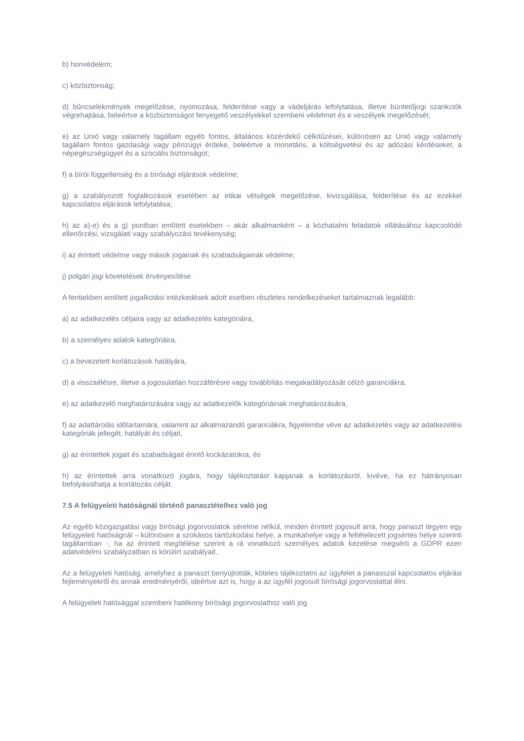b) honvédelem;
c) közbiztonság;
d) bűncselekmények megelőzése, nyomozása, felderítése vagy a vádeljárás lefolytatása, illetve büntetőjogi szankciók végrehajtása, beleértve a közbiztonságot fenyegető veszélyekkel szembeni védelmet és e veszélyek megelőzését;
e) az Unió vagy valamely tagállam egyéb fontos, általános közérdekű célkitűzései, különösen az Unió vagy valamely tagállam fontos gazdasági vagy pénzügyi érdeke, beleértve a monetáris, a költségvetési és az adózási kérdéseket, a népegészségügyet és a szociális biztonságot;
f) a bírói függetlenség és a bírósági eljárások védelme;
g) a szabályozott foglalkozások esetében az etikai vétségek megelőzése, kivizsgálása, felderítése és az ezekkel kapcsolatos eljárások lefolytatása;
h) az a)-e) és a g) pontban említett esetekben – akár alkalmanként – a közhatalmi feladatok ellátásához kapcsolódó ellenőrzési, vizsgálati vagy szabályozási tevékenység;
i) az érintett védelme vagy mások jogainak és szabadságainak védelme;
j) polgári jogi követelések érvényesítése.
A fentiekben említett jogalkotási intézkedések adott esetben részletes rendelkezéseket tartalmaznak legalább:
a) az adatkezelés céljaira vagy az adatkezelés kategóriáira,
b) a személyes adatok kategóriáira,
c) a bevezetett korlátozások hatályára,
d) a visszaélésre, illetve a jogosulatlan hozzáférésre vagy továbbítás megakadályozását célzó garanciákra,
e) az adatkezelő meghatározására vagy az adatkezelők kategóriáinak meghatározására,
f) az adattárolás időtartamára, valamint az alkalmazandó garanciákra, figyelembe véve az adatkezelés vagy az adatkezelési kategóriák jellegét, hatályát és céljait,
g) az érintettek jogait és szabadságait érintő kockázatokra, és
h) az érintettek arra vonatkozó jogára, hogy tájékoztatást kapjanak a korlátozásról, kivéve, ha ez hátrányosan befolyásolhatja a korlátozás célját.
7.5 A felügyeleti hatóságnál történő panasztételhez való jog
Az egyéb közigazgatási vagy bírósági jogorvoslatok sérelme nélkül, minden érintett jogosult arra, hogy panaszt tegyen egy felügyeleti hatóságnál – különösen a szokásos tartózkodási helye, a munkahelye vagy a feltételezett jogsértés helye szerinti tagállamban -, ha az érintett megítélése szerint a rá vonatkozó személyes adatok kezelése megsérti a GDPR ezen adatvédelmi szabályzatban is körülírt szabályait..
Az a felügyeleti hatóság, amelyhez a panaszt benyújtották, köteles tájékoztatni az ügyfelet a panasszal kapcsolatos eljárási fejleményekről és annak eredményéről, ideértve azt is, hogy a az ügyfél jogosult bírósági jogorvoslattal élni.
A felügyeleti hatósággal szembeni hatékony bírósági jogorvoslathoz való jog